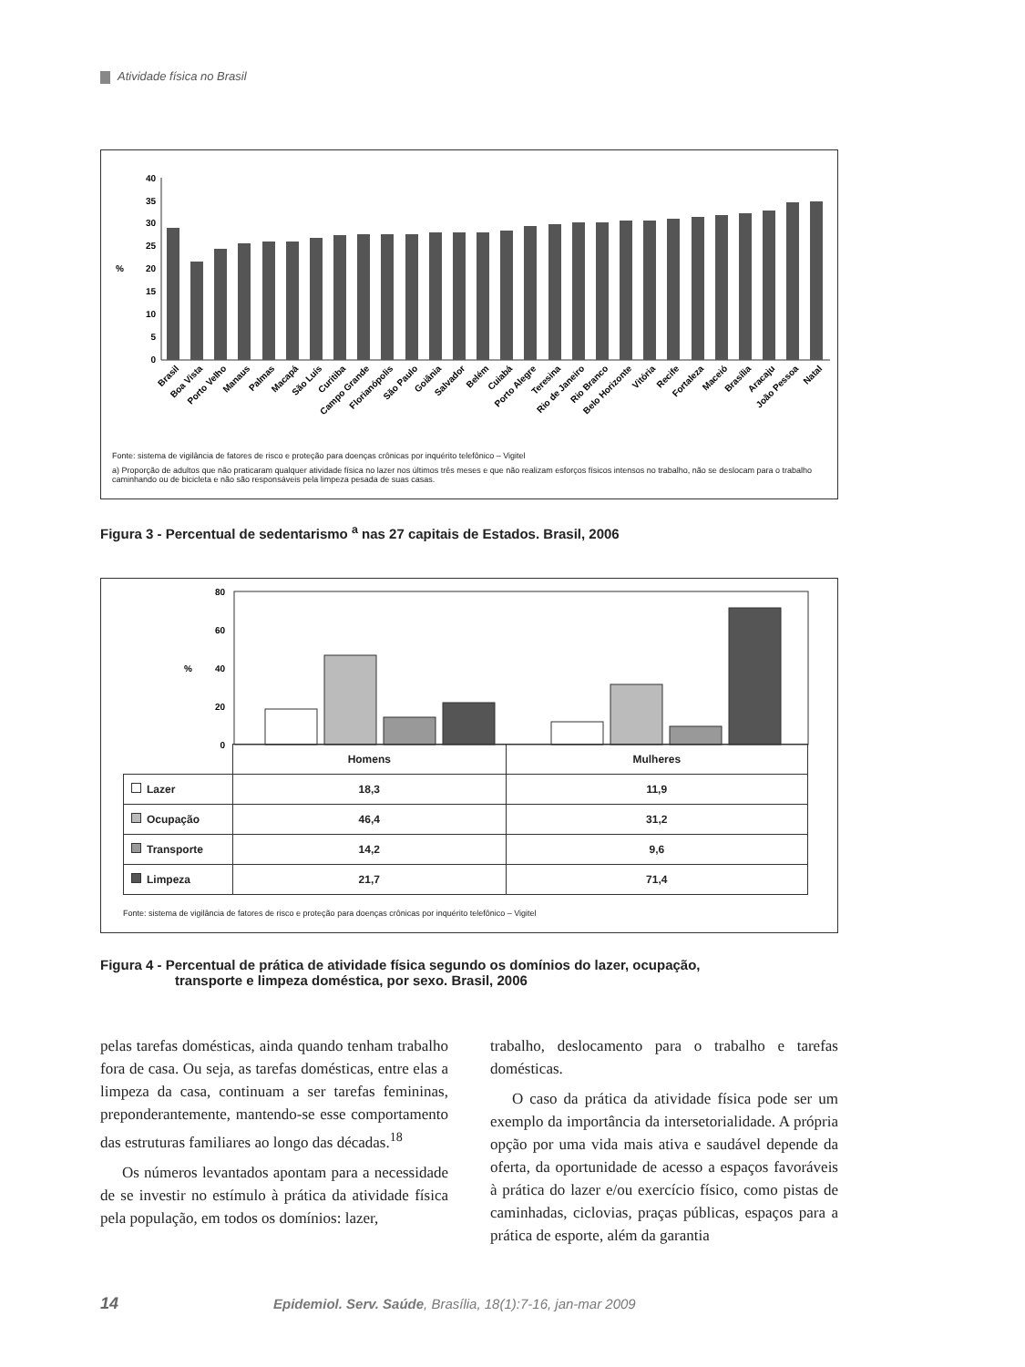Atividade física no Brasil
40
35
30
25
20
15
10
5
0
%
Brasil
Boa Vista
Porto Velho
Manaus
Palmas
Macapá
São Luís
Curitiba
Campo Grande
Florianópolis
São Paulo
Goiânia
Salvador
Belém
Cuiabá
Porto Alegre
Teresina
Rio de Janeiro
Rio Branco
Belo Horizonte
Vitória
Recife
Fortaleza
Maceió
Brasília
Aracaju
João Pessoa
Natal
Fonte: sistema de vigilância de fatores de risco e proteção para doenças crônicas por inquérito telefônico – Vigitel
a) Proporção de adultos que não praticaram qualquer atividade física no lazer nos últimos três meses e que não realizam esforços físicos intensos no trabalho, não se deslocam para o trabalho caminhando ou de bicicleta e não são responsáveis pela limpeza pesada de suas casas.
Figura 3 - Percentual de sedentarismo <sup>a</sup> nas 27 capitais de Estados. Brasil, 2006
80
60
40
20
0
%
| | Homens | Mulheres |
| --- | --- | --- |
| Lazer | 18,3 | 11,9 |
| Ocupação | 46,4 | 31,2 |
| Transporte | 14,2 | 9,6 |
| Limpeza | 21,7 | 71,4 |
Fonte: sistema de vigilância de fatores de risco e proteção para doenças crônicas por inquérito telefônico – Vigitel
Figura 4 - Percentual de prática de atividade física segundo os domínios do lazer, ocupação,
transporte e limpeza doméstica, por sexo. Brasil, 2006
pelas tarefas domésticas, ainda quando tenham trabalho fora de casa. Ou seja, as tarefas domésticas, entre elas a limpeza da casa, continuam a ser tarefas femininas, preponderantemente, mantendo-se esse comportamento das estruturas familiares ao longo das décadas.<sup>18</sup>
Os números levantados apontam para a necessidade de se investir no estímulo à prática da atividade física pela população, em todos os domínios: lazer,
trabalho, deslocamento para o trabalho e tarefas domésticas.
O caso da prática da atividade física pode ser um exemplo da importância da intersetorialidade. A própria opção por uma vida mais ativa e saudável depende da oferta, da oportunidade de acesso a espaços favoráveis à prática do lazer e/ou exercício físico, como pistas de caminhadas, ciclovias, praças públicas, espaços para a prática de esporte, além da garantia
14 Epidemiol. Serv. Saúde, Brasília, 18(1):7-16, jan-mar 2009